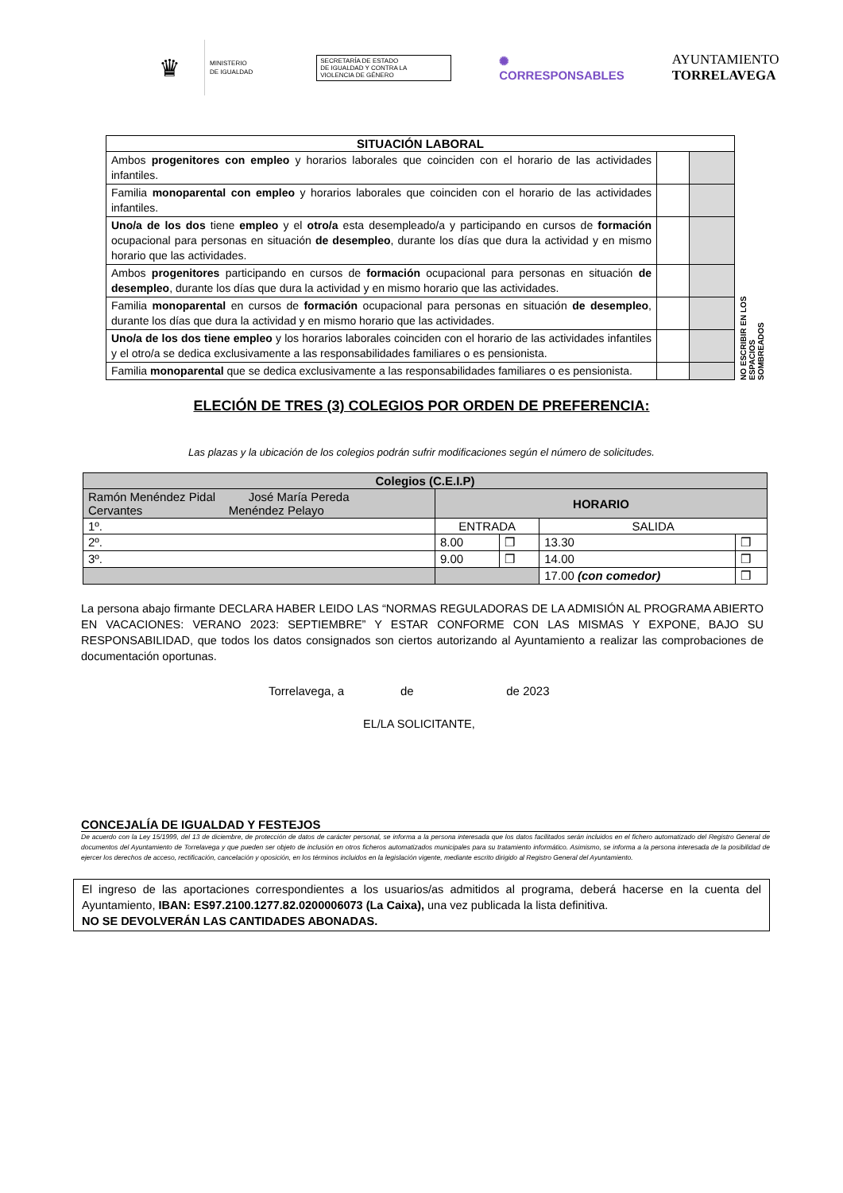♛
MINISTERIO
DE IGUALDAD
SECRETARÍA DE ESTADO
DE IGUALDAD Y CONTRA LA
VIOLENCIA DE GÉNERO
✺
CORRESPONSABLES
AYUNTAMIENTO
TORRELAVEGA
NO ESCRIBIR EN LOS ESPACIOS SOMBREADOS
| SITUACIÓN LABORAL | | |
| --- | --- | --- |
| Ambos progenitores con empleo y horarios laborales que coinciden con el horario de las actividades infantiles. | | |
| Familia monoparental con empleo y horarios laborales que coinciden con el horario de las actividades infantiles. | | |
| Uno/a de los dos tiene empleo y el otro/a esta desempleado/a y participando en cursos de formación ocupacional para personas en situación de desempleo , durante los días que dura la actividad y en mismo horario que las actividades. | | |
| Ambos progenitores participando en cursos de formación ocupacional para personas en situación de desempleo , durante los días que dura la actividad y en mismo horario que las actividades. | | |
| Familia monoparental en cursos de formación ocupacional para personas en situación de desempleo , durante los días que dura la actividad y en mismo horario que las actividades. | | |
| Uno/a de los dos tiene empleo y los horarios laborales coinciden con el horario de las actividades infantiles y el otro/a se dedica exclusivamente a las responsabilidades familiares o es pensionista. | | |
| Familia monoparental que se dedica exclusivamente a las responsabilidades familiares o es pensionista. | | |
ELECIÓN DE TRES (3) COLEGIOS POR ORDEN DE PREFERENCIA:
Las plazas y la ubicación de los colegios podrán sufrir modificaciones según el número de solicitudes.
| Colegios (C.E.I.P) | | | | |
| --- | --- | --- | --- | --- |
| Ramón Menéndez Pidal José María Pereda Cervantes Menéndez Pelayo | HORARIO | | | |
| 1º. | ENTRADA | | SALIDA | |
| 2º. | 8.00 | ❒ | 13.30 | ❒ |
| 3º. | 9.00 | ❒ | 14.00 | ❒ |
| | | | 17.00 (con comedor) | ❒ |
La persona abajo firmante DECLARA HABER LEIDO LAS “NORMAS REGULADORAS DE LA ADMISIÓN AL PROGRAMA ABIERTO EN VACACIONES: VERANO 2023: SEPTIEMBRE” Y ESTAR CONFORME CON LAS MISMAS Y EXPONE, BAJO SU RESPONSABILIDAD, que todos los datos consignados son ciertos autorizando al Ayuntamiento a realizar las comprobaciones de documentación oportunas.
Torrelavega, a de de 2023
EL/LA SOLICITANTE,
CONCEJALÍA DE IGUALDAD Y FESTEJOS
De acuerdo con la Ley 15/1999, del 13 de diciembre, de protección de datos de carácter personal, se informa a la persona interesada que los datos facilitados serán incluidos en el fichero automatizado del Registro General de documentos del Ayuntamiento de Torrelavega y que pueden ser objeto de inclusión en otros ficheros automatizados municipales para su tratamiento informático. Asimismo, se informa a la persona interesada de la posibilidad de ejercer los derechos de acceso, rectificación, cancelación y oposición, en los términos incluidos en la legislación vigente, mediante escrito dirigido al Registro General del Ayuntamiento.
El ingreso de las aportaciones correspondientes a los usuarios/as admitidos al programa, deberá hacerse en la cuenta del Ayuntamiento, IBAN: ES97.2100.1277.82.0200006073 (La Caixa), una vez publicada la lista definitiva.
NO SE DEVOLVERÁN LAS CANTIDADES ABONADAS.